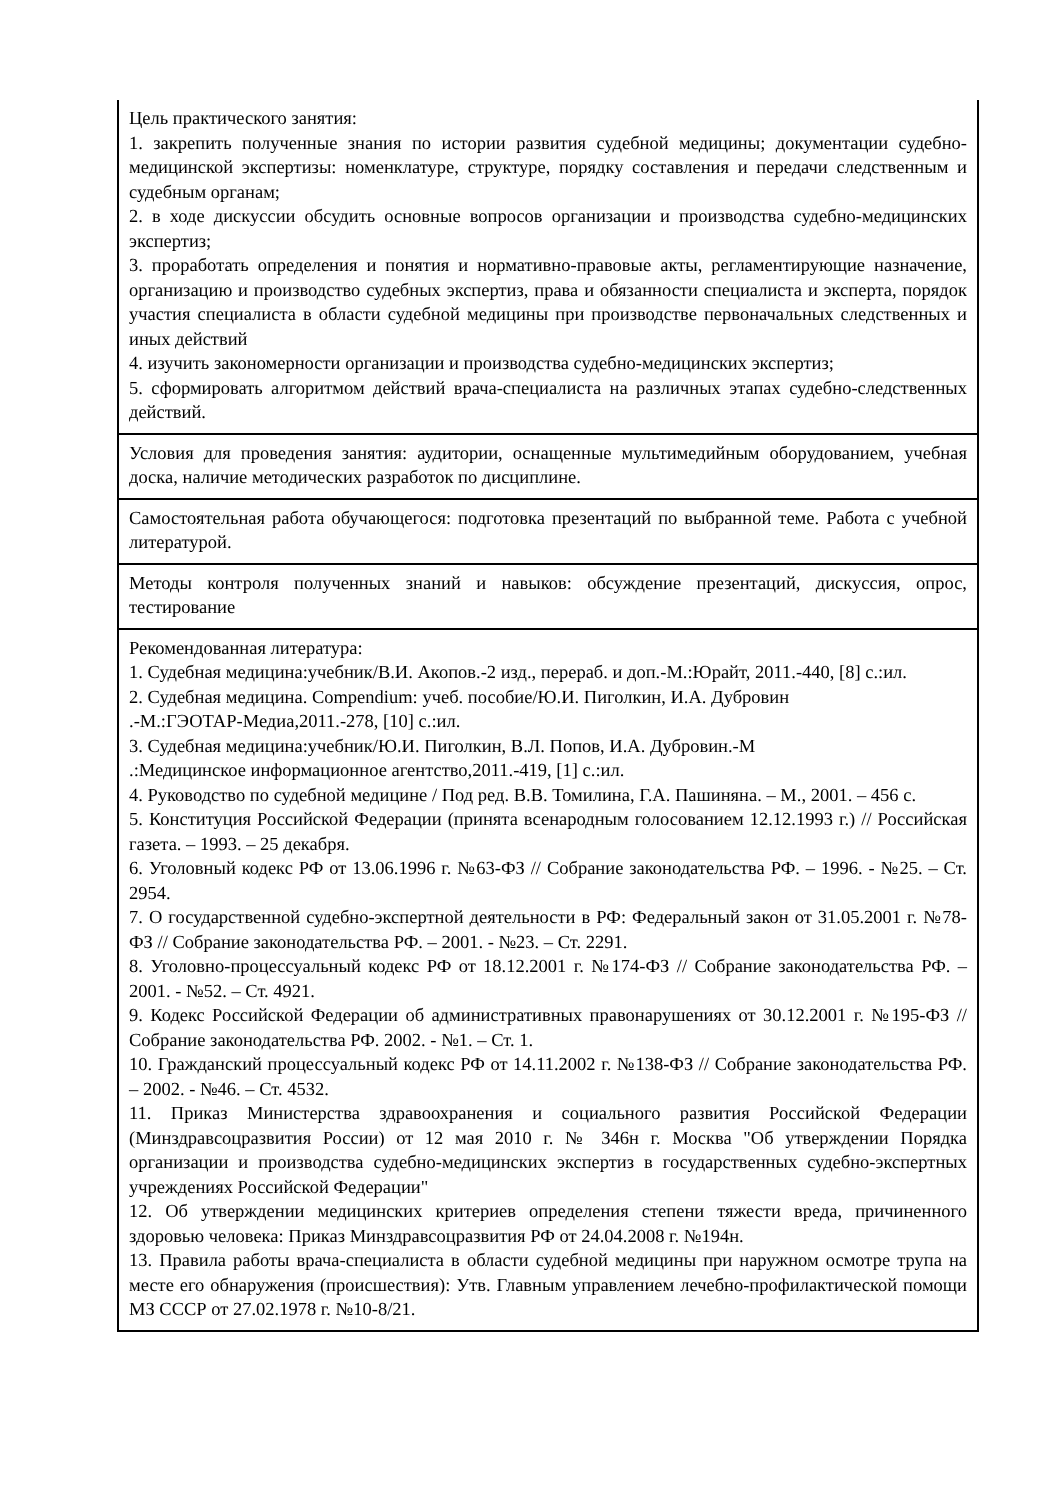| Цель практического занятия: 1. закрепить полученные знания по истории развития судебной медицины; документации судебно-медицинской экспертизы: номенклатуре, структуре, порядку составления и передачи следственным и судебным органам; 2. в ходе дискуссии обсудить основные вопросов организации и производства судебно-медицинских экспертиз; 3. проработать определения и понятия и нормативно-правовые акты, регламентирующие назначение, организацию и производство судебных экспертиз, права и обязанности специалиста и эксперта, порядок участия специалиста в области судебной медицины при производстве первоначальных следственных и иных действий 4. изучить закономерности организации и производства судебно-медицинских экспертиз; 5. сформировать алгоритмом действий врача-специалиста на различных этапах судебно-следственных действий. |
| Условия для проведения занятия: аудитории, оснащенные мультимедийным оборудованием, учебная доска, наличие методических разработок по дисциплине. |
| Самостоятельная работа обучающегося: подготовка презентаций по выбранной теме. Работа с учебной литературой. |
| Методы контроля полученных знаний и навыков: обсуждение презентаций, дискуссия, опрос, тестирование |
| Рекомендованная литература: 1. Судебная медицина:учебник/В.И. Акопов.-2 изд., перераб. и доп.-М.:Юрайт, 2011.-440, [8] с.:ил. 2. Судебная медицина. Compendium: учеб. пособие/Ю.И. Пиголкин, И.А. Дубровин .-М.:ГЭОТАР-Медиа,2011.-278, [10] с.:ил. 3. Судебная медицина:учебник/Ю.И. Пиголкин, В.Л. Попов, И.А. Дубровин.-М .:Медицинское информационное агентство,2011.-419, [1] с.:ил. 4. Руководство по судебной медицине / Под ред. В.В. Томилина, Г.А. Пашиняна. – М., 2001. – 456 с. 5. Конституция Российской Федерации (принята всенародным голосованием 12.12.1993 г.) // Российская газета. – 1993. – 25 декабря. 6. Уголовный кодекс РФ от 13.06.1996 г. №63-ФЗ // Собрание законодательства РФ. – 1996. - №25. – Ст. 2954. 7. О государственной судебно-экспертной деятельности в РФ: Федеральный закон от 31.05.2001 г. №78-ФЗ // Собрание законодательства РФ. – 2001. - №23. – Ст. 2291. 8. Уголовно-процессуальный кодекс РФ от 18.12.2001 г. №174-ФЗ // Собрание законодательства РФ. – 2001. - №52. – Ст. 4921. 9. Кодекс Российской Федерации об административных правонарушениях от 30.12.2001 г. №195-ФЗ // Собрание законодательства РФ. 2002. - №1. – Ст. 1. 10. Гражданский процессуальный кодекс РФ от 14.11.2002 г. №138-ФЗ // Собрание законодательства РФ. – 2002. - №46. – Ст. 4532. 11. Приказ Министерства здравоохранения и социального развития Российской Федерации (Минздравсоцразвития России) от 12 мая 2010 г. № 346н г. Москва "Об утверждении Порядка организации и производства судебно-медицинских экспертиз в государственных судебно-экспертных учреждениях Российской Федерации" 12. Об утверждении медицинских критериев определения степени тяжести вреда, причиненного здоровью человека: Приказ Минздравсоцразвития РФ от 24.04.2008 г. №194н. 13. Правила работы врача-специалиста в области судебной медицины при наружном осмотре трупа на месте его обнаружения (происшествия): Утв. Главным управлением лечебно-профилактической помощи МЗ СССР от 27.02.1978 г. №10-8/21. |